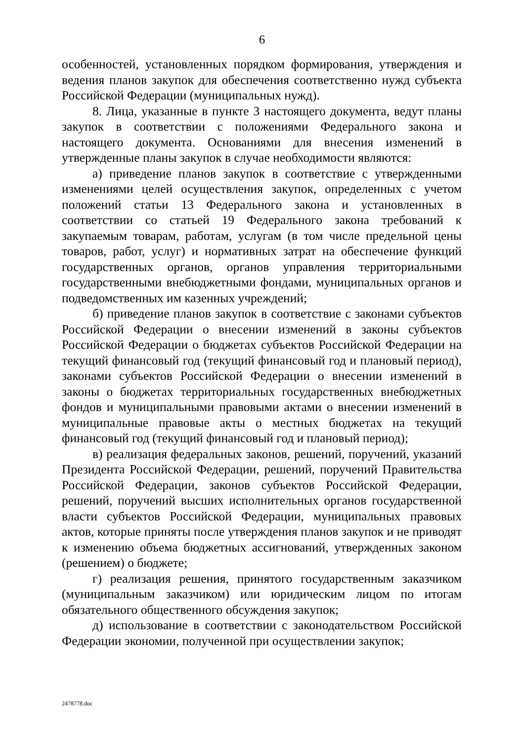6
особенностей, установленных порядком формирования, утверждения и ведения планов закупок для обеспечения соответственно нужд субъекта Российской Федерации (муниципальных нужд).
8. Лица, указанные в пункте 3 настоящего документа, ведут планы закупок в соответствии с положениями Федерального закона и настоящего документа. Основаниями для внесения изменений в утвержденные планы закупок в случае необходимости являются:
а) приведение планов закупок в соответствие с утвержденными изменениями целей осуществления закупок, определенных с учетом положений статьи 13 Федерального закона и установленных в соответствии со статьей 19 Федерального закона требований к закупаемым товарам, работам, услугам (в том числе предельной цены товаров, работ, услуг) и нормативных затрат на обеспечение функций государственных органов, органов управления территориальными государственными внебюджетными фондами, муниципальных органов и подведомственных им казенных учреждений;
б) приведение планов закупок в соответствие с законами субъектов Российской Федерации о внесении изменений в законы субъектов Российской Федерации о бюджетах субъектов Российской Федерации на текущий финансовый год (текущий финансовый год и плановый период), законами субъектов Российской Федерации о внесении изменений в законы о бюджетах территориальных государственных внебюджетных фондов и муниципальными правовыми актами о внесении изменений в муниципальные правовые акты о местных бюджетах на текущий финансовый год (текущий финансовый год и плановый период);
в) реализация федеральных законов, решений, поручений, указаний Президента Российской Федерации, решений, поручений Правительства Российской Федерации, законов субъектов Российской Федерации, решений, поручений высших исполнительных органов государственной власти субъектов Российской Федерации, муниципальных правовых актов, которые приняты после утверждения планов закупок и не приводят к изменению объема бюджетных ассигнований, утвержденных законом (решением) о бюджете;
г) реализация решения, принятого государственным заказчиком (муниципальным заказчиком) или юридическим лицом по итогам обязательного общественного обсуждения закупок;
д) использование в соответствии с законодательством Российской Федерации экономии, полученной при осуществлении закупок;
2478778.doc